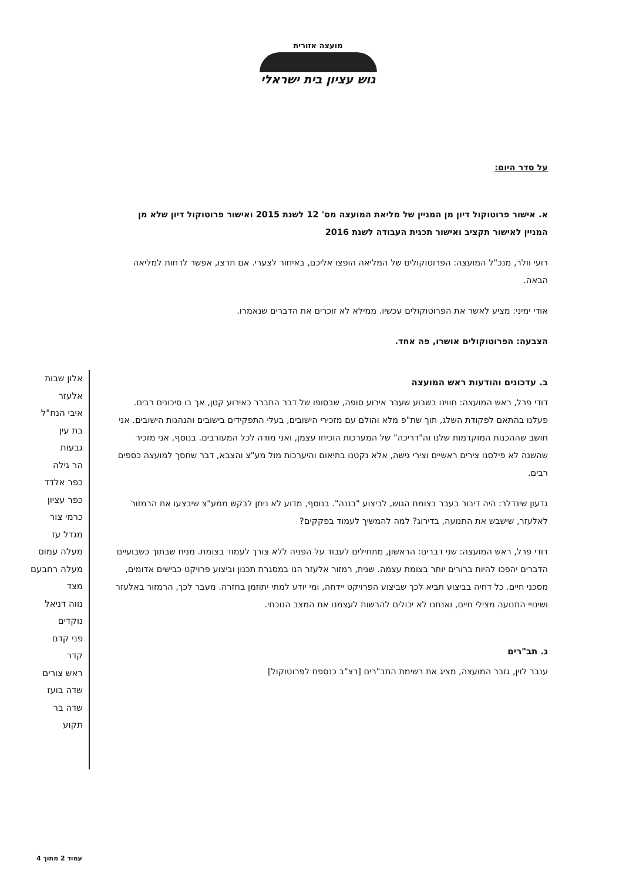מועצה אזורית
גוש עציון בית ישראלי
על סדר היום:
א. אישור פרוטוקול דיון מן המניין של מליאת המועצה מס' 12 לשנת 2015 ואישור פרוטוקול דיון שלא מן המניין לאישור תקציב ואישור תכנית העבודה לשנת 2016
רועי וולר, מנכ"ל המועצה: הפרוטוקולים של המליאה הופצו אליכם, באיחור לצערי. אם תרצו, אפשר לדחות למליאה הבאה.
אודי ימיני: מציע לאשר את הפרוטוקולים עכשיו. ממילא לא זוכרים את הדברים שנאמרו.
הצבעה: הפרוטוקולים אושרו, פה אחד.
ב. עדכונים והודעות ראש המועצה
דודי פרל, ראש המועצה: חווינו בשבוע שעבר אירוע סופה, שבסופו של דבר התברר כאירוע קטן, אך בו סיכונים רבים. פעלנו בהתאם לפקודת השלג, תוך שת"פ מלא והולם עם מזכירי הישובים, בעלי התפקידים בישובים והנהגות הישובים. אני חושב שההכנות המוקדמות שלנו וה"דריכה" של המערכות הוכיחו עצמן, ואני מודה לכל המעורבים. בנוסף, אני מזכיר שהשנה לא פילסנו צירים ראשיים וצירי גישה, אלא נקטנו בתיאום והיערכות מול מע"צ והצבא, דבר שחסך למועצה כספים רבים.
גדעון שינדלר: היה דיבור בעבר בצומת הגוש, לביצוע "בננה". בנוסף, מדוע לא ניתן לבקש ממע"צ שיבצעו את הרמזור לאלעזר, שישבש את התנועה, בדירוג? למה להמשיך לעמוד בפקקים?
דודי פרל, ראש המועצה: שני דברים: הראשון, מתחילים לעבוד על הפניה ללא צורך לעמוד בצומת. מניח שבתוך כשבועיים הדברים יהפכו להיות ברורים יותר בצומת עצמה. שנית, רמזור אלעזר הנו במסגרת תכנון וביצוע פרויקט כבישים אדומים, מסכני חיים. כל דחיה בביצוע תביא לכך שביצוע הפרויקט יידחה, ומי יודע למתי יתוזמן בחזרה. מעבר לכך, הרמזור באלעזר ושינויי התנועה מצילי חיים, ואנחנו לא יכולים להרשות לעצמנו את המצב הנוכחי.
ג. תב"רים
ענבר לוין, גזבר המועצה, מציג את רשימת התב"רים [רצ"ב כנספח לפרוטוקול]
אלון שבות
אלעזר
איבי הנח"ל
בת עין
גבעות
הר גילה
כפר אלדד
כפר עציון
כרמי צור
מגדל עז
מעלה עמוס
מעלה רחבעם
מצד
נווה דניאל
נוקדים
פני קדם
קדר
ראש צורים
שדה בועז
שדה בר
תקוע
עמוד 2 מתוך 4